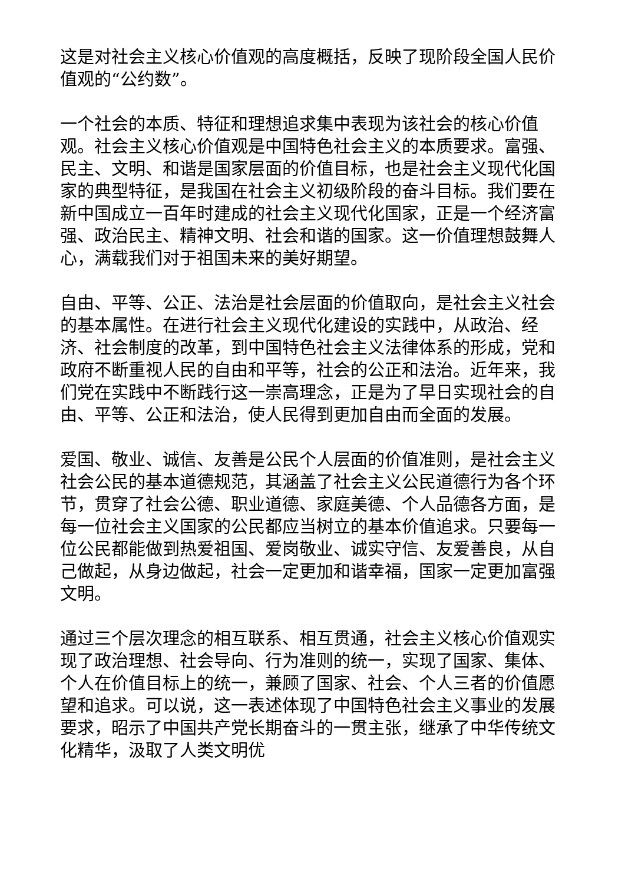这是对社会主义核心价值观的高度概括，反映了现阶段全国人民价值观的“公约数”。
一个社会的本质、特征和理想追求集中表现为该社会的核心价值观。社会主义核心价值观是中国特色社会主义的本质要求。富强、民主、文明、和谐是国家层面的价值目标，也是社会主义现代化国家的典型特征，是我国在社会主义初级阶段的奋斗目标。我们要在新中国成立一百年时建成的社会主义现代化国家，正是一个经济富强、政治民主、精神文明、社会和谐的国家。这一价值理想鼓舞人心，满载我们对于祖国未来的美好期望。
自由、平等、公正、法治是社会层面的价值取向，是社会主义社会的基本属性。在进行社会主义现代化建设的实践中，从政治、经济、社会制度的改革，到中国特色社会主义法律体系的形成，党和政府不断重视人民的自由和平等，社会的公正和法治。近年来，我们党在实践中不断践行这一崇高理念，正是为了早日实现社会的自由、平等、公正和法治，使人民得到更加自由而全面的发展。
爱国、敬业、诚信、友善是公民个人层面的价值准则，是社会主义社会公民的基本道德规范，其涵盖了社会主义公民道德行为各个环节，贯穿了社会公德、职业道德、家庭美德、个人品德各方面，是每一位社会主义国家的公民都应当树立的基本价值追求。只要每一位公民都能做到热爱祖国、爱岗敬业、诚实守信、友爱善良，从自己做起，从身边做起，社会一定更加和谐幸福，国家一定更加富强文明。
通过三个层次理念的相互联系、相互贯通，社会主义核心价值观实现了政治理想、社会导向、行为准则的统一，实现了国家、集体、个人在价值目标上的统一，兼顾了国家、社会、个人三者的价值愿望和追求。可以说，这一表述体现了中国特色社会主义事业的发展要求，昭示了中国共产党长期奋斗的一贯主张，继承了中华传统文化精华，汲取了人类文明优